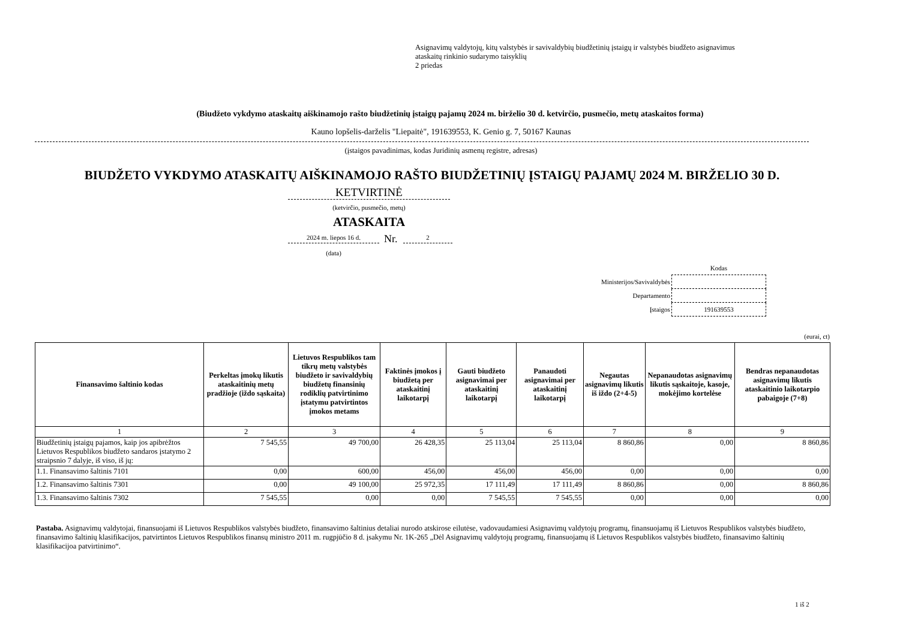Asignavimų valdytojų, kitų valstybės ir savivaldybių biudžetinių įstaigų ir valstybės biudžeto asignavimus
ataskaitų rinkinio sudarymo taisyklių
2 priedas
(Biudžeto vykdymo ataskaitų aiškinamojo rašto biudžetinių įstaigų pajamų 2024 m. birželio 30 d. ketvirčio, pusmečio, metų ataskaitos forma)
Kauno lopšelis-darželis "Liepaitė", 191639553, K. Genio g. 7, 50167 Kaunas
(įstaigos pavadinimas, kodas Juridinių asmenų registre, adresas)
BIUDŽETO VYKDYMO ATASKAITŲ AIŠKINAMOJO RAŠTO BIUDŽETINIŲ ĮSTAIGŲ PAJAMŲ 2024 M. BIRŽELIO 30 D.
KETVIRTINĖ
(ketvirčio, pusmečio, metų)
ATASKAITA
2024 m. liepos 16 d. Nr. 2
(data)
| | Kodas |
| Ministerijos/Savivaldybės | |
| Departamento | |
| Įstaigos | 191639553 |
(eurai, ct)
| Finansavimo šaltinio kodas | Perkeltas įmokų likutis ataskaitinių metų pradžioje (iždo sąskaita) | Lietuvos Respublikos tam tikrų metų valstybės biudžeto ir savivaldybių biudžetų finansinių rodiklių patvirtinimo įstatymu patvirtintos įmokos metams | Faktinės įmokos į biudžetą per ataskaitinį laikotarpį | Gauti biudžeto asignavimai per ataskaitinį laikotarpį | Panaudoti asignavimai per ataskaitinį laikotarpį | Negautas asignavimų likutis iš iždo (2+4-5) | Nepanaudotas asignavimų likutis sąskaitoje, kasoje, mokėjimo kortelėse | Bendras nepanaudotas asignavimų likutis ataskaitinio laikotarpio pabaigoje (7+8) |
| --- | --- | --- | --- | --- | --- | --- | --- | --- |
| 1 | 2 | 3 | 4 | 5 | 6 | 7 | 8 | 9 |
| Biudžetinių įstaigų pajamos, kaip jos apibrėžtos Lietuvos Respublikos biudžeto sandaros įstatymo 2 straipsnio 7 dalyje, iš viso, iš jų: | 7 545,55 | 49 700,00 | 26 428,35 | 25 113,04 | 25 113,04 | 8 860,86 | 0,00 | 8 860,86 |
| 1.1. Finansavimo šaltinis 7101 | 0,00 | 600,00 | 456,00 | 456,00 | 456,00 | 0,00 | 0,00 | 0,00 |
| 1.2. Finansavimo šaltinis 7301 | 0,00 | 49 100,00 | 25 972,35 | 17 111,49 | 17 111,49 | 8 860,86 | 0,00 | 8 860,86 |
| 1.3. Finansavimo šaltinis 7302 | 7 545,55 | 0,00 | 0,00 | 7 545,55 | 7 545,55 | 0,00 | 0,00 | 0,00 |
Pastaba. Asignavimų valdytojai, finansuojami iš Lietuvos Respublikos valstybės biudžeto, finansavimo šaltinius detaliai nurodo atskirose eilutėse, vadovaudamiesi Asignavimų valdytojų programų, finansuojamų iš Lietuvos Respublikos valstybės biudžeto, finansavimo šaltinių klasifikacijos, patvirtintos Lietuvos Respublikos finansų ministro 2011 m. rugpjūčio 8 d. įsakymu Nr. 1K-265 „Dėl Asignavimų valdytojų programų, finansuojamų iš Lietuvos Respublikos valstybės biudžeto, finansavimo šaltinių klasifikacijoa patvirtinimo“.
1 iš 2